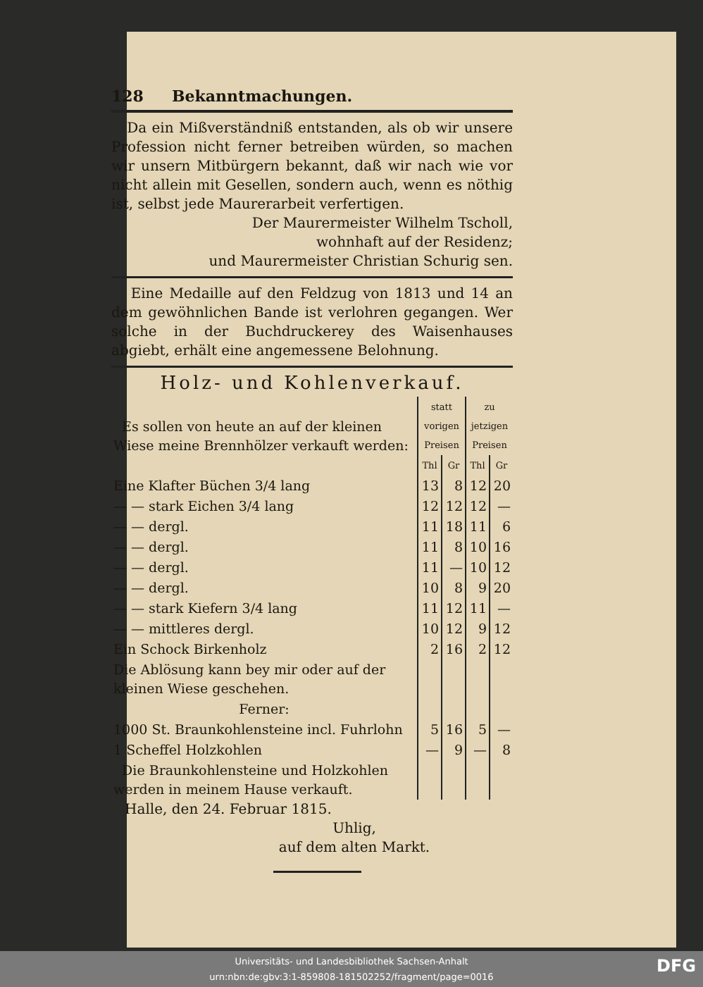128 Bekanntmachungen.
Da ein Mißverständniß entstanden, als ob wir unsere Profession nicht ferner betreiben würden, so machen wir unsern Mitbürgern bekannt, daß wir nach wie vor nicht allein mit Gesellen, sondern auch, wenn es nöthig ist, selbst jede Maurerarbeit verfertigen.
Der Maurermeister Wilhelm Tscholl,
wohnhaft auf der Residenz;
und Maurermeister Christian Schurig sen.
Eine Medaille auf den Feldzug von 1813 und 14 an dem gewöhnlichen Bande ist verlohren gegangen. Wer solche in der Buchdruckerey des Waisenhauses abgiebt, erhält eine angemessene Belohnung.
Holz- und Kohlenverkauf.
| Es sollen von heute an auf der kleinen Wiese meine Brennhölzer verkauft werden: | statt vorigen Preisen | | zu jetzigen Preisen | |
| | Thl | Gr | Thl | Gr |
| Eine Klafter Büchen 3/4 lang | 13 | 8 | 12 | 20 |
| — — stark Eichen 3/4 lang | 12 | 12 | 12 | — |
| — — dergl. | 11 | 18 | 11 | 6 |
| — — dergl. | 11 | 8 | 10 | 16 |
| — — dergl. | 11 | — | 10 | 12 |
| — — dergl. | 10 | 8 | 9 | 20 |
| — — stark Kiefern 3/4 lang | 11 | 12 | 11 | — |
| — — mittleres dergl. | 10 | 12 | 9 | 12 |
| Ein Schock Birkenholz | 2 | 16 | 2 | 12 |
| Die Ablösung kann bey mir oder auf der kleinen Wiese geschehen. | | | | |
| Ferner: | | | | |
| 1000 St. Braunkohlensteine incl. Fuhrlohn | 5 | 16 | 5 | — |
| 1 Scheffel Holzkohlen | — | 9 | — | 8 |
| Die Braunkohlensteine und Holzkohlen werden in meinem Hause verkauft. | | | | |
Halle, den 24. Februar 1815.
Uhlig,
auf dem alten Markt.
Universitäts- und Landesbibliothek Sachsen-Anhalt
urn:nbn:de:gbv:3:1-859808-181502252/fragment/page=0016
DFG